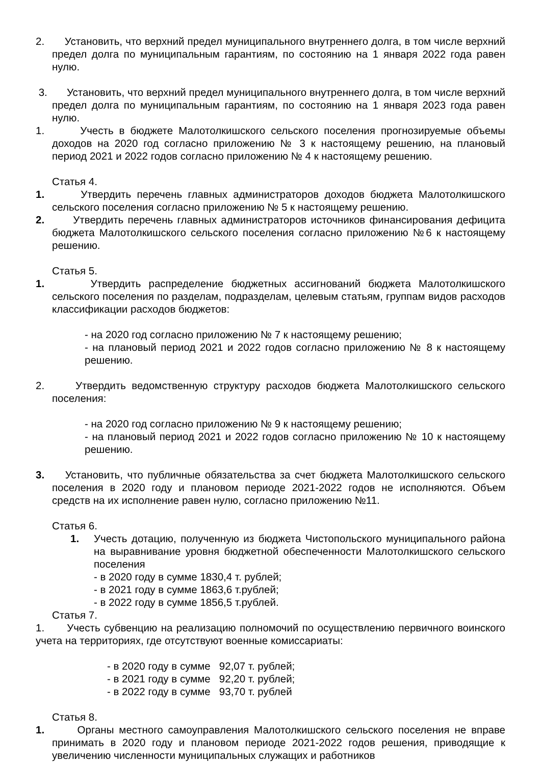2. Установить, что верхний предел муниципального внутреннего долга, в том числе верхний предел долга по муниципальным гарантиям, по состоянию на 1 января 2022 года равен нулю.
3. Установить, что верхний предел муниципального внутреннего долга, в том числе верхний предел долга по муниципальным гарантиям, по состоянию на 1 января 2023 года равен нулю.
1. Учесть в бюджете Малотолкишского сельского поселения прогнозируемые объемы доходов на 2020 год согласно приложению № 3 к настоящему решению, на плановый период 2021 и 2022 годов согласно приложению № 4 к настоящему решению.
Статья 4.
1. Утвердить перечень главных администраторов доходов бюджета Малотолкишского сельского поселения согласно приложению № 5 к настоящему решению.
2. Утвердить перечень главных администраторов источников финансирования дефицита бюджета Малотолкишского сельского поселения согласно приложению №6 к настоящему решению.
Статья 5.
1. Утвердить распределение бюджетных ассигнований бюджета Малотолкишского сельского поселения по разделам, подразделам, целевым статьям, группам видов расходов классификации расходов бюджетов:
- на 2020 год согласно приложению № 7 к настоящему решению;
- на плановый период 2021 и 2022 годов согласно приложению № 8 к настоящему решению.
2. Утвердить ведомственную структуру расходов бюджета Малотолкишского сельского поселения:
- на 2020 год согласно приложению № 9 к настоящему решению;
- на плановый период 2021 и 2022 годов согласно приложению № 10 к настоящему решению.
3. Установить, что публичные обязательства за счет бюджета Малотолкишского сельского поселения в 2020 году и плановом периоде 2021-2022 годов не исполняются. Объем средств на их исполнение равен нулю, согласно приложению №11.
Статья 6.
1. Учесть дотацию, полученную из бюджета Чистопольского муниципального района на выравнивание уровня бюджетной обеспеченности Малотолкишского сельского поселения
- в 2020 году в сумме 1830,4 т. рублей;
- в 2021 году в сумме 1863,6 т.рублей;
- в 2022 году в сумме 1856,5 т.рублей.
Статья 7.
1. Учесть субвенцию на реализацию полномочий по осуществлению первичного воинского учета на территориях, где отсутствуют военные комиссариаты:
- в 2020 году в сумме 92,07 т. рублей;
- в 2021 году в сумме 92,20 т. рублей;
- в 2022 году в сумме 93,70 т. рублей
Статья 8.
1. Органы местного самоуправления Малотолкишского сельского поселения не вправе принимать в 2020 году и плановом периоде 2021-2022 годов решения, приводящие к увеличению численности муниципальных служащих и работников